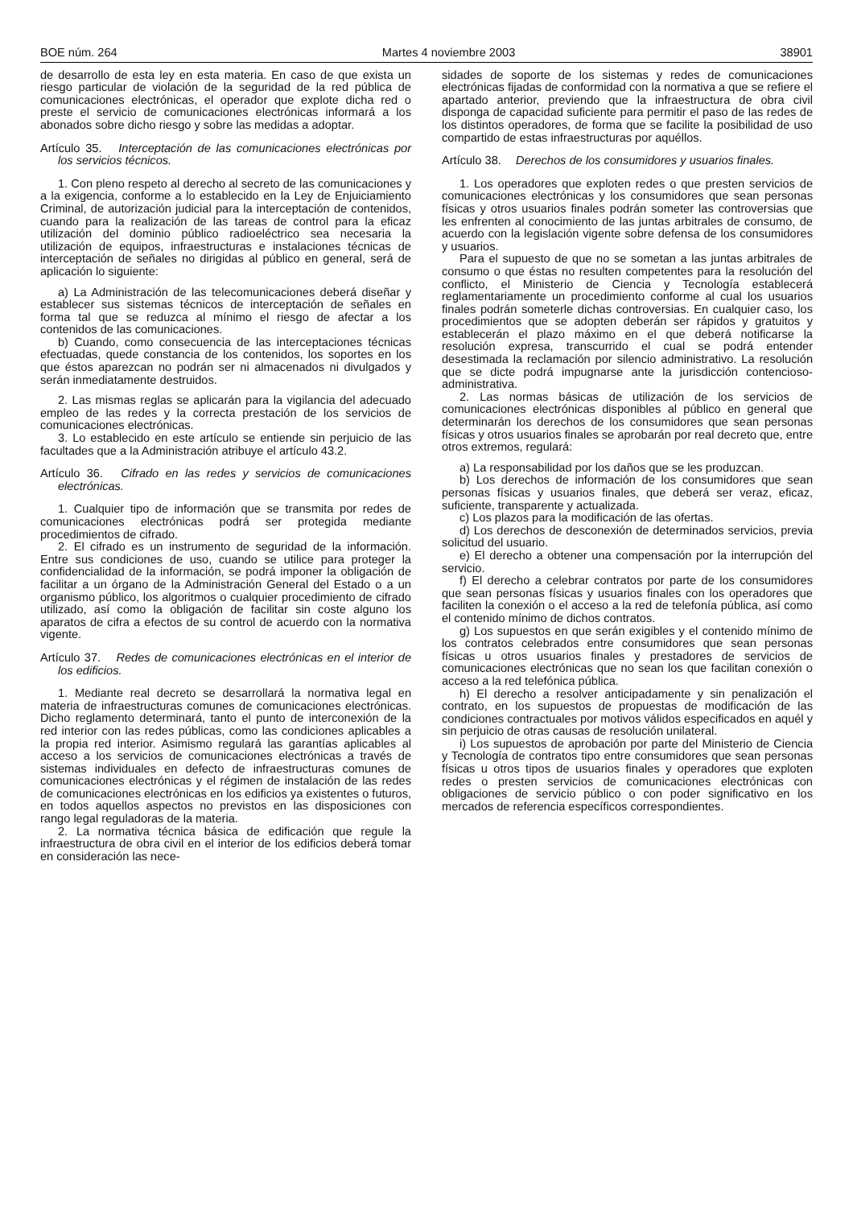BOE núm. 264 Martes 4 noviembre 2003 38901
de desarrollo de esta ley en esta materia. En caso de que exista un riesgo particular de violación de la seguridad de la red pública de comunicaciones electrónicas, el operador que explote dicha red o preste el servicio de comunicaciones electrónicas informará a los abonados sobre dicho riesgo y sobre las medidas a adoptar.
Artículo 35. Interceptación de las comunicaciones electrónicas por los servicios técnicos.
1. Con pleno respeto al derecho al secreto de las comunicaciones y a la exigencia, conforme a lo establecido en la Ley de Enjuiciamiento Criminal, de autorización judicial para la interceptación de contenidos, cuando para la realización de las tareas de control para la eficaz utilización del dominio público radioeléctrico sea necesaria la utilización de equipos, infraestructuras e instalaciones técnicas de interceptación de señales no dirigidas al público en general, será de aplicación lo siguiente:
a) La Administración de las telecomunicaciones deberá diseñar y establecer sus sistemas técnicos de interceptación de señales en forma tal que se reduzca al mínimo el riesgo de afectar a los contenidos de las comunicaciones.
b) Cuando, como consecuencia de las interceptaciones técnicas efectuadas, quede constancia de los contenidos, los soportes en los que éstos aparezcan no podrán ser ni almacenados ni divulgados y serán inmediatamente destruidos.
2. Las mismas reglas se aplicarán para la vigilancia del adecuado empleo de las redes y la correcta prestación de los servicios de comunicaciones electrónicas.
3. Lo establecido en este artículo se entiende sin perjuicio de las facultades que a la Administración atribuye el artículo 43.2.
Artículo 36. Cifrado en las redes y servicios de comunicaciones electrónicas.
1. Cualquier tipo de información que se transmita por redes de comunicaciones electrónicas podrá ser protegida mediante procedimientos de cifrado.
2. El cifrado es un instrumento de seguridad de la información. Entre sus condiciones de uso, cuando se utilice para proteger la confidencialidad de la información, se podrá imponer la obligación de facilitar a un órgano de la Administración General del Estado o a un organismo público, los algoritmos o cualquier procedimiento de cifrado utilizado, así como la obligación de facilitar sin coste alguno los aparatos de cifra a efectos de su control de acuerdo con la normativa vigente.
Artículo 37. Redes de comunicaciones electrónicas en el interior de los edificios.
1. Mediante real decreto se desarrollará la normativa legal en materia de infraestructuras comunes de comunicaciones electrónicas. Dicho reglamento determinará, tanto el punto de interconexión de la red interior con las redes públicas, como las condiciones aplicables a la propia red interior. Asimismo regulará las garantías aplicables al acceso a los servicios de comunicaciones electrónicas a través de sistemas individuales en defecto de infraestructuras comunes de comunicaciones electrónicas y el régimen de instalación de las redes de comunicaciones electrónicas en los edificios ya existentes o futuros, en todos aquellos aspectos no previstos en las disposiciones con rango legal reguladoras de la materia.
2. La normativa técnica básica de edificación que regule la infraestructura de obra civil en el interior de los edificios deberá tomar en consideración las nece-
sidades de soporte de los sistemas y redes de comunicaciones electrónicas fijadas de conformidad con la normativa a que se refiere el apartado anterior, previendo que la infraestructura de obra civil disponga de capacidad suficiente para permitir el paso de las redes de los distintos operadores, de forma que se facilite la posibilidad de uso compartido de estas infraestructuras por aquéllos.
Artículo 38. Derechos de los consumidores y usuarios finales.
1. Los operadores que exploten redes o que presten servicios de comunicaciones electrónicas y los consumidores que sean personas físicas y otros usuarios finales podrán someter las controversias que les enfrenten al conocimiento de las juntas arbitrales de consumo, de acuerdo con la legislación vigente sobre defensa de los consumidores y usuarios.
Para el supuesto de que no se sometan a las juntas arbitrales de consumo o que éstas no resulten competentes para la resolución del conflicto, el Ministerio de Ciencia y Tecnología establecerá reglamentariamente un procedimiento conforme al cual los usuarios finales podrán someterle dichas controversias. En cualquier caso, los procedimientos que se adopten deberán ser rápidos y gratuitos y establecerán el plazo máximo en el que deberá notificarse la resolución expresa, transcurrido el cual se podrá entender desestimada la reclamación por silencio administrativo. La resolución que se dicte podrá impugnarse ante la jurisdicción contencioso-administrativa.
2. Las normas básicas de utilización de los servicios de comunicaciones electrónicas disponibles al público en general que determinarán los derechos de los consumidores que sean personas físicas y otros usuarios finales se aprobarán por real decreto que, entre otros extremos, regulará:
a) La responsabilidad por los daños que se les produzcan.
b) Los derechos de información de los consumidores que sean personas físicas y usuarios finales, que deberá ser veraz, eficaz, suficiente, transparente y actualizada.
c) Los plazos para la modificación de las ofertas.
d) Los derechos de desconexión de determinados servicios, previa solicitud del usuario.
e) El derecho a obtener una compensación por la interrupción del servicio.
f) El derecho a celebrar contratos por parte de los consumidores que sean personas físicas y usuarios finales con los operadores que faciliten la conexión o el acceso a la red de telefonía pública, así como el contenido mínimo de dichos contratos.
g) Los supuestos en que serán exigibles y el contenido mínimo de los contratos celebrados entre consumidores que sean personas físicas u otros usuarios finales y prestadores de servicios de comunicaciones electrónicas que no sean los que facilitan conexión o acceso a la red telefónica pública.
h) El derecho a resolver anticipadamente y sin penalización el contrato, en los supuestos de propuestas de modificación de las condiciones contractuales por motivos válidos especificados en aquél y sin perjuicio de otras causas de resolución unilateral.
i) Los supuestos de aprobación por parte del Ministerio de Ciencia y Tecnología de contratos tipo entre consumidores que sean personas físicas u otros tipos de usuarios finales y operadores que exploten redes o presten servicios de comunicaciones electrónicas con obligaciones de servicio público o con poder significativo en los mercados de referencia específicos correspondientes.